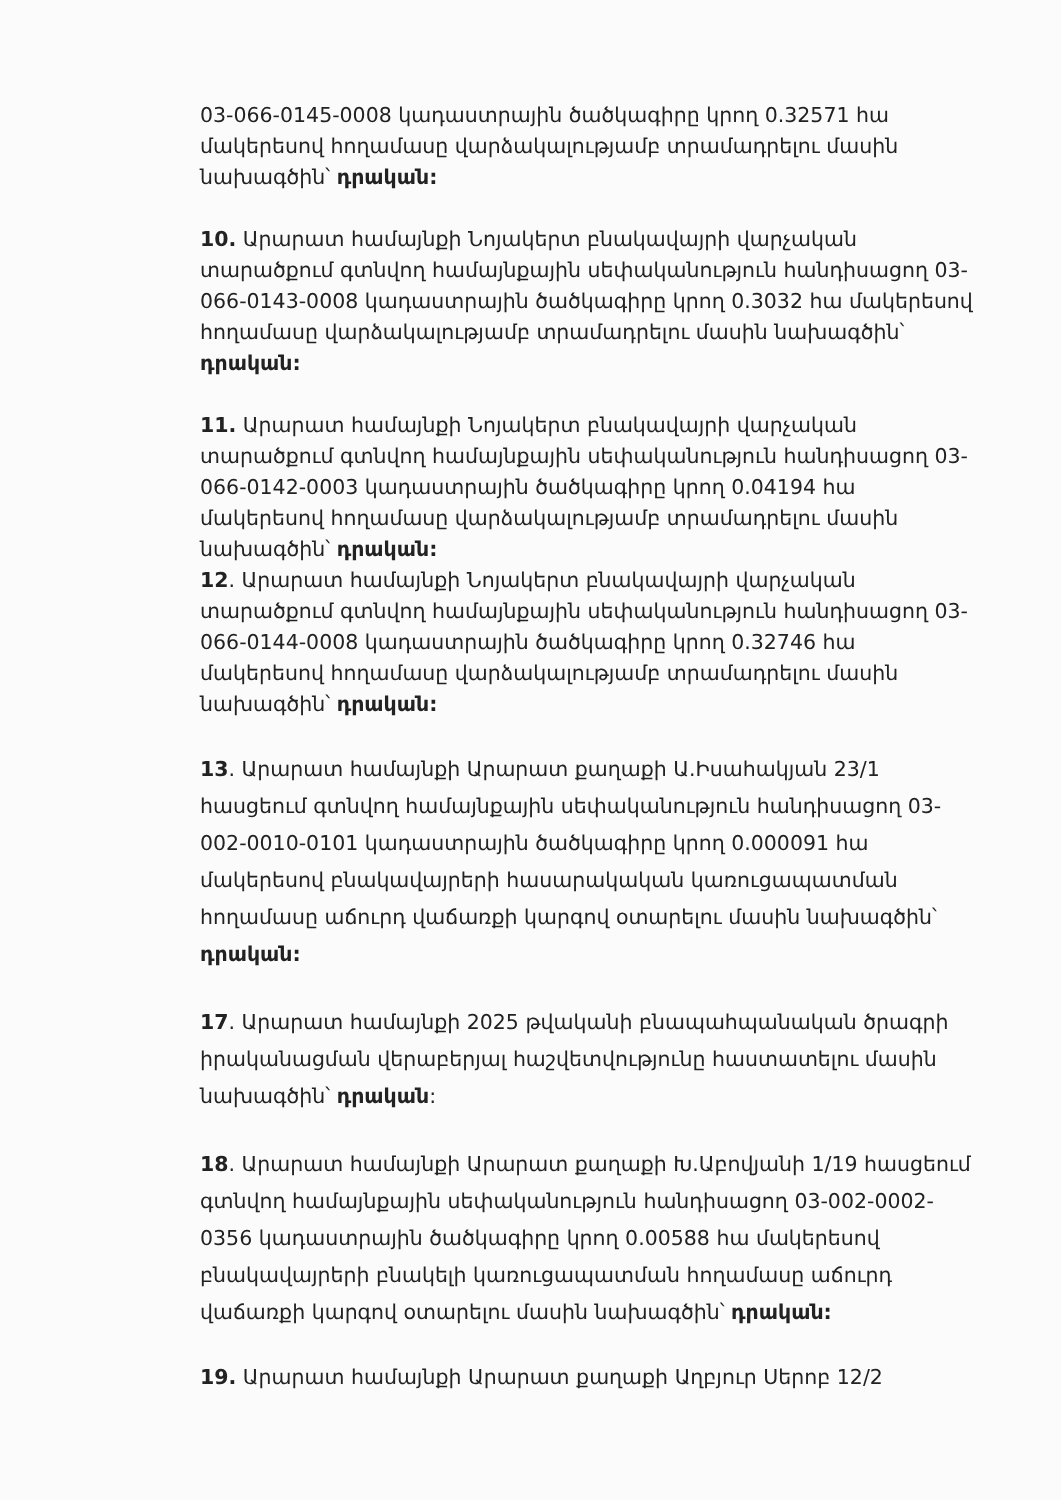03-066-0145-0008 կադաստրային ծածկագիրը կրող 0.32571 հա մակերեսով հողամասը վարձակալությամբ տրամադրելու մասին նախագծին՝ դրական:
10. Արարատ համայնքի Նոյակերտ բնակավայրի վարչական տարածքում գտնվող համայնքային սեփականություն հանդիսացող 03-066-0143-0008 կադաստրային ծածկագիրը կրող 0.3032 հա մակերեսով հողամասը վարձակալությամբ տրամադրելու մասին նախագծին՝ դրական:
11. Արարատ համայնքի Նոյակերտ բնակավայրի վարչական տարածքում գտնվող համայնքային սեփականություն հանդիսացող 03-066-0142-0003 կադաստրային ծածկագիրը կրող 0.04194 հա մակերեսով հողամասը վարձակալությամբ տրամադրելու մասին նախագծին՝ դրական:
12. Արարատ համայնքի Նոյակերտ բնակավայրի վարչական տարածքում գտնվող համայնքային սեփականություն հանդիսացող 03-066-0144-0008 կադաստրային ծածկագիրը կրող 0.32746 հա մակերեսով հողամասը վարձակալությամբ տրամադրելու մասին նախագծին՝ դրական:
13. Արարատ համայնքի Արարատ քաղաքի Ա.Իսահակյան 23/1 հասցեում գտնվող համայնքային սեփականություն հանդիսացող 03-002-0010-0101 կադաստրային ծածկագիրը կրող 0.000091 հա մակերեսով բնակավայրերի հասարակական կառուցապատման հողամասը աճուրդ վաճառքի կարգով օտարելու մասին նախագծին՝ դրական:
17. Արարատ համայնքի 2025 թվականի բնապահպանական ծրագրի իրականացման վերաբերյալ հաշվետվությունը հաստատելու մասին նախագծին՝ դրական:
18. Արարատ համայնքի Արարատ քաղաքի Խ.Աբովյանի 1/19 հասցեում գտնվող համայնքային սեփականություն հանդիսացող 03-002-0002-0356 կադաստրային ծածկագիրը կրող 0.00588 հա մակերեսով բնակավայրերի բնակելի կառուցապատման հողամասը աճուրդ վաճառքի կարգով օտարելու մասին նախագծին՝ դրական:
19. Արարատ համայնքի Արարատ քաղաքի Աղբյուր Սերոբ 12/2